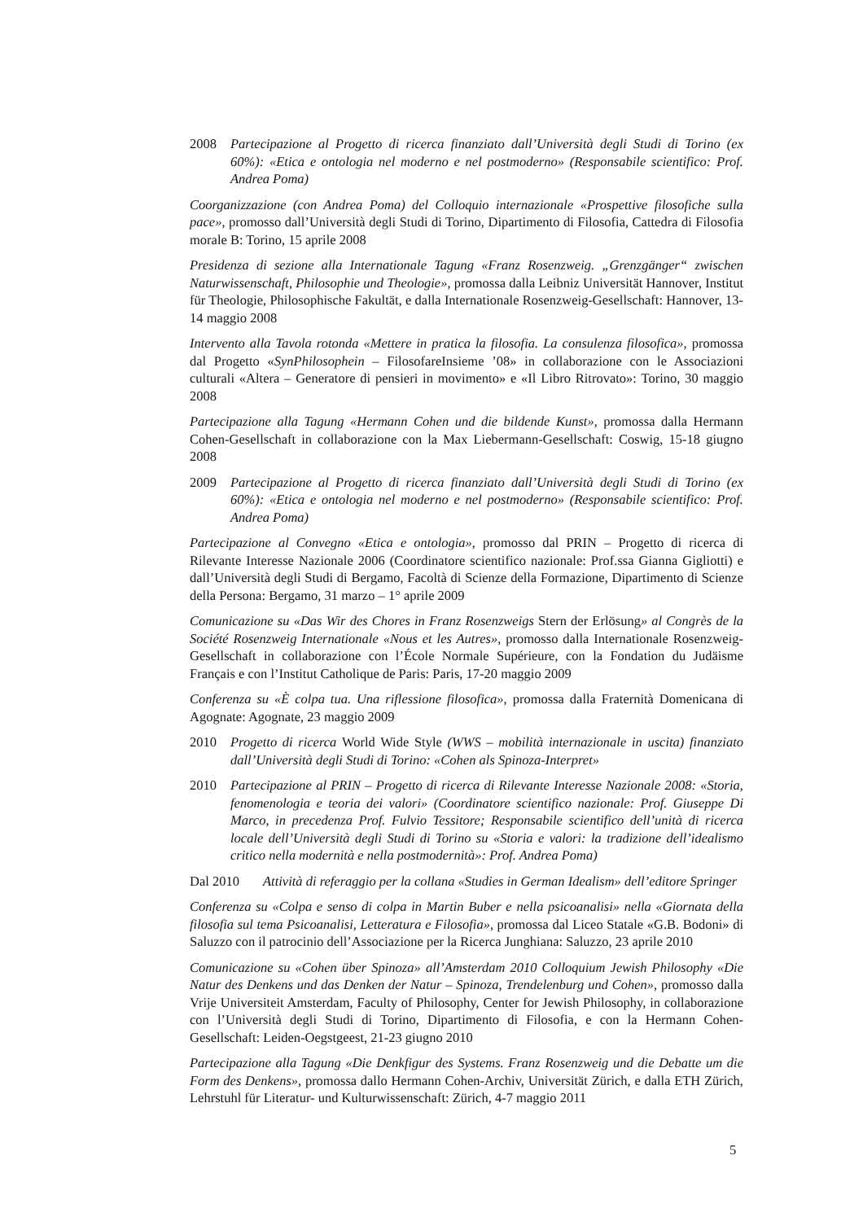2008 Partecipazione al Progetto di ricerca finanziato dall’Università degli Studi di Torino (ex 60%): «Etica e ontologia nel moderno e nel postmoderno» (Responsabile scientifico: Prof. Andrea Poma)
Coorganizzazione (con Andrea Poma) del Colloquio internazionale «Prospettive filosofiche sulla pace», promosso dall’Università degli Studi di Torino, Dipartimento di Filosofia, Cattedra di Filosofia morale B: Torino, 15 aprile 2008
Presidenza di sezione alla Internationale Tagung «Franz Rosenzweig. „Grenzgänger“ zwischen Naturwissenschaft, Philosophie und Theologie», promossa dalla Leibniz Universität Hannover, Institut für Theologie, Philosophische Fakultät, e dalla Internationale Rosenzweig-Gesellschaft: Hannover, 13-14 maggio 2008
Intervento alla Tavola rotonda «Mettere in pratica la filosofia. La consulenza filosofica», promossa dal Progetto «SynPhilosophein – FilosofareInsieme ’08» in collaborazione con le Associazioni culturali «Altera – Generatore di pensieri in movimento» e «Il Libro Ritrovato»: Torino, 30 maggio 2008
Partecipazione alla Tagung «Hermann Cohen und die bildende Kunst», promossa dalla Hermann Cohen-Gesellschaft in collaborazione con la Max Liebermann-Gesellschaft: Coswig, 15-18 giugno 2008
2009 Partecipazione al Progetto di ricerca finanziato dall’Università degli Studi di Torino (ex 60%): «Etica e ontologia nel moderno e nel postmoderno» (Responsabile scientifico: Prof. Andrea Poma)
Partecipazione al Convegno «Etica e ontologia», promosso dal PRIN – Progetto di ricerca di Rilevante Interesse Nazionale 2006 (Coordinatore scientifico nazionale: Prof.ssa Gianna Gigliotti) e dall’Università degli Studi di Bergamo, Facoltà di Scienze della Formazione, Dipartimento di Scienze della Persona: Bergamo, 31 marzo – 1° aprile 2009
Comunicazione su «Das Wir des Chores in Franz Rosenzweigs Stern der Erlösung» al Congrès de la Société Rosenzweig Internationale «Nous et les Autres», promosso dalla Internationale Rosenzweig-Gesellschaft in collaborazione con l’École Normale Supérieure, con la Fondation du Judäisme Français e con l’Institut Catholique de Paris: Paris, 17-20 maggio 2009
Conferenza su «È colpa tua. Una riflessione filosofica», promossa dalla Fraternità Domenicana di Agognate: Agognate, 23 maggio 2009
2010 Progetto di ricerca World Wide Style (WWS – mobilità internazionale in uscita) finanziato dall’Università degli Studi di Torino: «Cohen als Spinoza-Interpret»
2010 Partecipazione al PRIN – Progetto di ricerca di Rilevante Interesse Nazionale 2008: «Storia, fenomenologia e teoria dei valori» (Coordinatore scientifico nazionale: Prof. Giuseppe Di Marco, in precedenza Prof. Fulvio Tessitore; Responsabile scientifico dell’unità di ricerca locale dell’Università degli Studi di Torino su «Storia e valori: la tradizione dell’idealismo critico nella modernità e nella postmodernità»: Prof. Andrea Poma)
Dal 2010 Attività di referaggio per la collana «Studies in German Idealism» dell’editore Springer
Conferenza su «Colpa e senso di colpa in Martin Buber e nella psicoanalisi» nella «Giornata della filosofia sul tema Psicoanalisi, Letteratura e Filosofia», promossa dal Liceo Statale «G.B. Bodoni» di Saluzzo con il patrocinio dell’Associazione per la Ricerca Junghiana: Saluzzo, 23 aprile 2010
Comunicazione su «Cohen über Spinoza» all’Amsterdam 2010 Colloquium Jewish Philosophy «Die Natur des Denkens und das Denken der Natur – Spinoza, Trendelenburg und Cohen», promosso dalla Vrije Universiteit Amsterdam, Faculty of Philosophy, Center for Jewish Philosophy, in collaborazione con l’Università degli Studi di Torino, Dipartimento di Filosofia, e con la Hermann Cohen-Gesellschaft: Leiden-Oegstgeest, 21-23 giugno 2010
Partecipazione alla Tagung «Die Denkfigur des Systems. Franz Rosenzweig und die Debatte um die Form des Denkens», promossa dallo Hermann Cohen-Archiv, Universität Zürich, e dalla ETH Zürich, Lehrstuhl für Literatur- und Kulturwissenschaft: Zürich, 4-7 maggio 2011
5